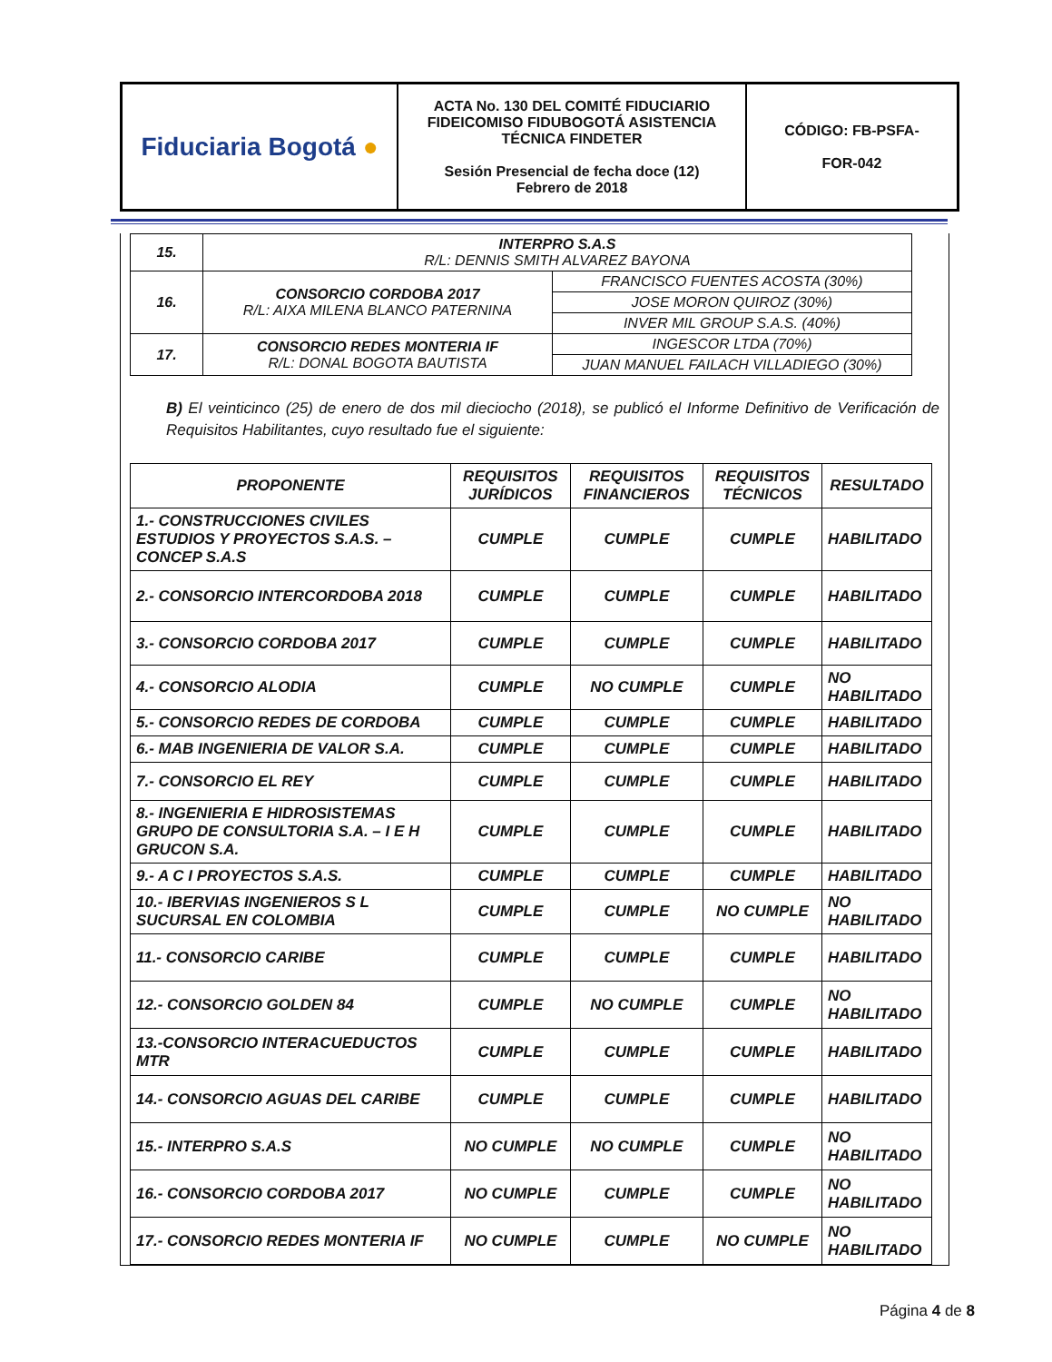| Fiduciaria Bogotá ● | ACTA No. 130 DEL COMITÉ FIDUCIARIO FIDEICOMISO FIDUBOGOTÁ ASISTENCIA TÉCNICA FINDETER Sesión Presencial de fecha doce (12) Febrero de 2018 | CÓDIGO: FB-PSFA- FOR-042 |
| 15. | INTERPRO S.A.S R/L: DENNIS SMITH ALVAREZ BAYONA | |
| 16. | CONSORCIO CORDOBA 2017 R/L: AIXA MILENA BLANCO PATERNINA | FRANCISCO FUENTES ACOSTA (30%) |
| | | JOSE MORON QUIROZ (30%) |
| | | INVER MIL GROUP S.A.S. (40%) |
| 17. | CONSORCIO REDES MONTERIA IF R/L: DONAL BOGOTA BAUTISTA | INGESCOR LTDA (70%) |
| | | JUAN MANUEL FAILACH VILLADIEGO (30%) |
B) El veinticinco (25) de enero de dos mil dieciocho (2018), se publicó el Informe Definitivo de Verificación de Requisitos Habilitantes, cuyo resultado fue el siguiente:
| PROPONENTE | REQUISITOS JURÍDICOS | REQUISITOS FINANCIEROS | REQUISITOS TÉCNICOS | RESULTADO |
| --- | --- | --- | --- | --- |
| 1.- CONSTRUCCIONES CIVILES ESTUDIOS Y PROYECTOS S.A.S. – CONCEP S.A.S | CUMPLE | CUMPLE | CUMPLE | HABILITADO |
| 2.- CONSORCIO INTERCORDOBA 2018 | CUMPLE | CUMPLE | CUMPLE | HABILITADO |
| 3.- CONSORCIO CORDOBA 2017 | CUMPLE | CUMPLE | CUMPLE | HABILITADO |
| 4.- CONSORCIO ALODIA | CUMPLE | NO CUMPLE | CUMPLE | NO HABILITADO |
| 5.- CONSORCIO REDES DE CORDOBA | CUMPLE | CUMPLE | CUMPLE | HABILITADO |
| 6.- MAB INGENIERIA DE VALOR S.A. | CUMPLE | CUMPLE | CUMPLE | HABILITADO |
| 7.- CONSORCIO EL REY | CUMPLE | CUMPLE | CUMPLE | HABILITADO |
| 8.- INGENIERIA E HIDROSISTEMAS GRUPO DE CONSULTORIA S.A. – I E H GRUCON S.A. | CUMPLE | CUMPLE | CUMPLE | HABILITADO |
| 9.- A C I PROYECTOS S.A.S. | CUMPLE | CUMPLE | CUMPLE | HABILITADO |
| 10.- IBERVIAS INGENIEROS S L SUCURSAL EN COLOMBIA | CUMPLE | CUMPLE | NO CUMPLE | NO HABILITADO |
| 11.- CONSORCIO CARIBE | CUMPLE | CUMPLE | CUMPLE | HABILITADO |
| 12.- CONSORCIO GOLDEN 84 | CUMPLE | NO CUMPLE | CUMPLE | NO HABILITADO |
| 13.-CONSORCIO INTERACUEDUCTOS MTR | CUMPLE | CUMPLE | CUMPLE | HABILITADO |
| 14.- CONSORCIO AGUAS DEL CARIBE | CUMPLE | CUMPLE | CUMPLE | HABILITADO |
| 15.- INTERPRO S.A.S | NO CUMPLE | NO CUMPLE | CUMPLE | NO HABILITADO |
| 16.- CONSORCIO CORDOBA 2017 | NO CUMPLE | CUMPLE | CUMPLE | NO HABILITADO |
| 17.- CONSORCIO REDES MONTERIA IF | NO CUMPLE | CUMPLE | NO CUMPLE | NO HABILITADO |
Página 4 de 8